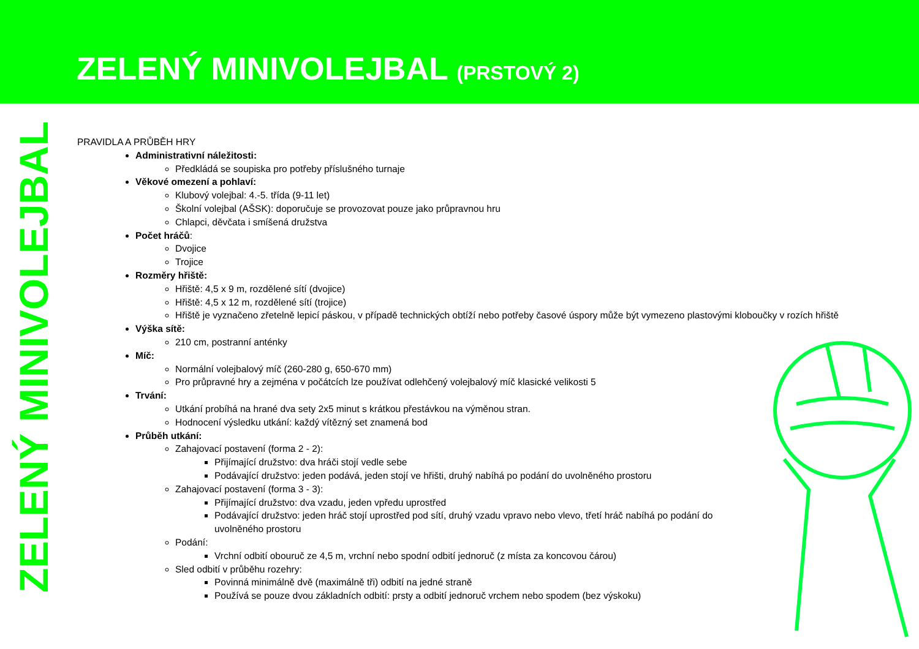ZELENÝ MINIVOLEJBAL (PRSTOVÝ 2)
ZELENÝ MINIVOLEJBAL
PRAVIDLA A PRŮBĚH HRY
Administrativní náležitosti:
Předkládá se soupiska pro potřeby příslušného turnaje
Věkové omezení a pohlaví:
Klubový volejbal: 4.-5. třída (9-11 let)
Školní volejbal (AŠSK): doporučuje se provozovat pouze jako průpravnou hru
Chlapci, děvčata i smíšená družstva
Počet hráčů:
Dvojice
Trojice
Rozměry hřiště:
Hřiště: 4,5 x 9 m, rozdělené sítí (dvojice)
Hřiště: 4,5 x 12 m, rozdělené sítí (trojice)
Hřiště je vyznačeno zřetelně lepicí páskou, v případě technických obtíží nebo potřeby časové úspory může být vymezeno plastovými kloboučky v rozích hřiště
Výška sítě:
210 cm, postranní anténky
Míč:
Normální volejbalový míč (260-280 g, 650-670 mm)
Pro průpravné hry a zejména v počátcích lze používat odlehčený volejbalový míč klasické velikosti 5
Trvání:
Utkání probíhá na hrané dva sety 2x5 minut s krátkou přestávkou na výměnou stran.
Hodnocení výsledku utkání: každý vítězný set znamená bod
Průběh utkání:
Zahajovací postavení (forma 2 - 2):
Přijímající družstvo: dva hráči stojí vedle sebe
Podávající družstvo: jeden podává, jeden stojí ve hřišti, druhý nabíhá po podání do uvolněného prostoru
Zahajovací postavení (forma 3 - 3):
Přijímající družstvo: dva vzadu, jeden vpředu uprostřed
Podávající družstvo: jeden hráč stojí uprostřed pod sítí, druhý vzadu vpravo nebo vlevo, třetí hráč nabíhá po podání do
uvolněného prostoru
Podání:
Vrchní odbití obouruč ze 4,5 m, vrchní nebo spodní odbití jednoruč (z místa za koncovou čárou)
Sled odbití v průběhu rozehry:
Povinná minimálně dvě (maximálně tři) odbití na jedné straně
Používá se pouze dvou základních odbití: prsty a odbití jednoruč vrchem nebo spodem (bez výskoku)